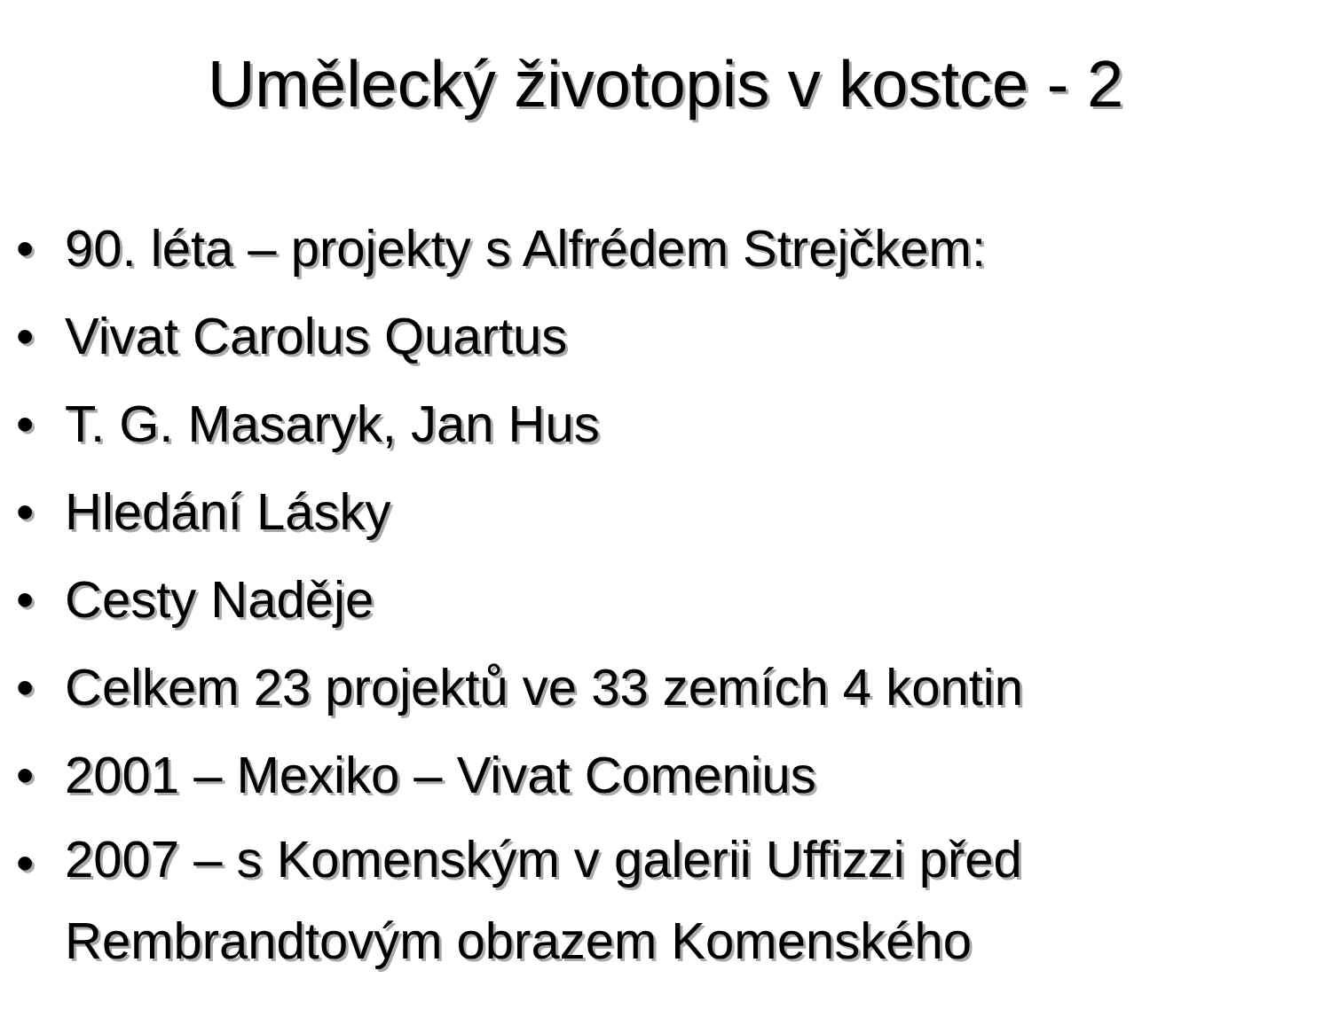Umělecký životopis v kostce - 2
• 90. léta – projekty s Alfrédem Strejčkem:
• Vivat Carolus Quartus
• T. G. Masaryk, Jan Hus
• Hledání Lásky
• Cesty Naděje
• Celkem 23 projektů ve 33 zemích 4 kontin
• 2001 – Mexiko – Vivat Comenius
• 2007 – s Komenským v galerii Uffizzi před Rembrandtovým obrazem Komenského